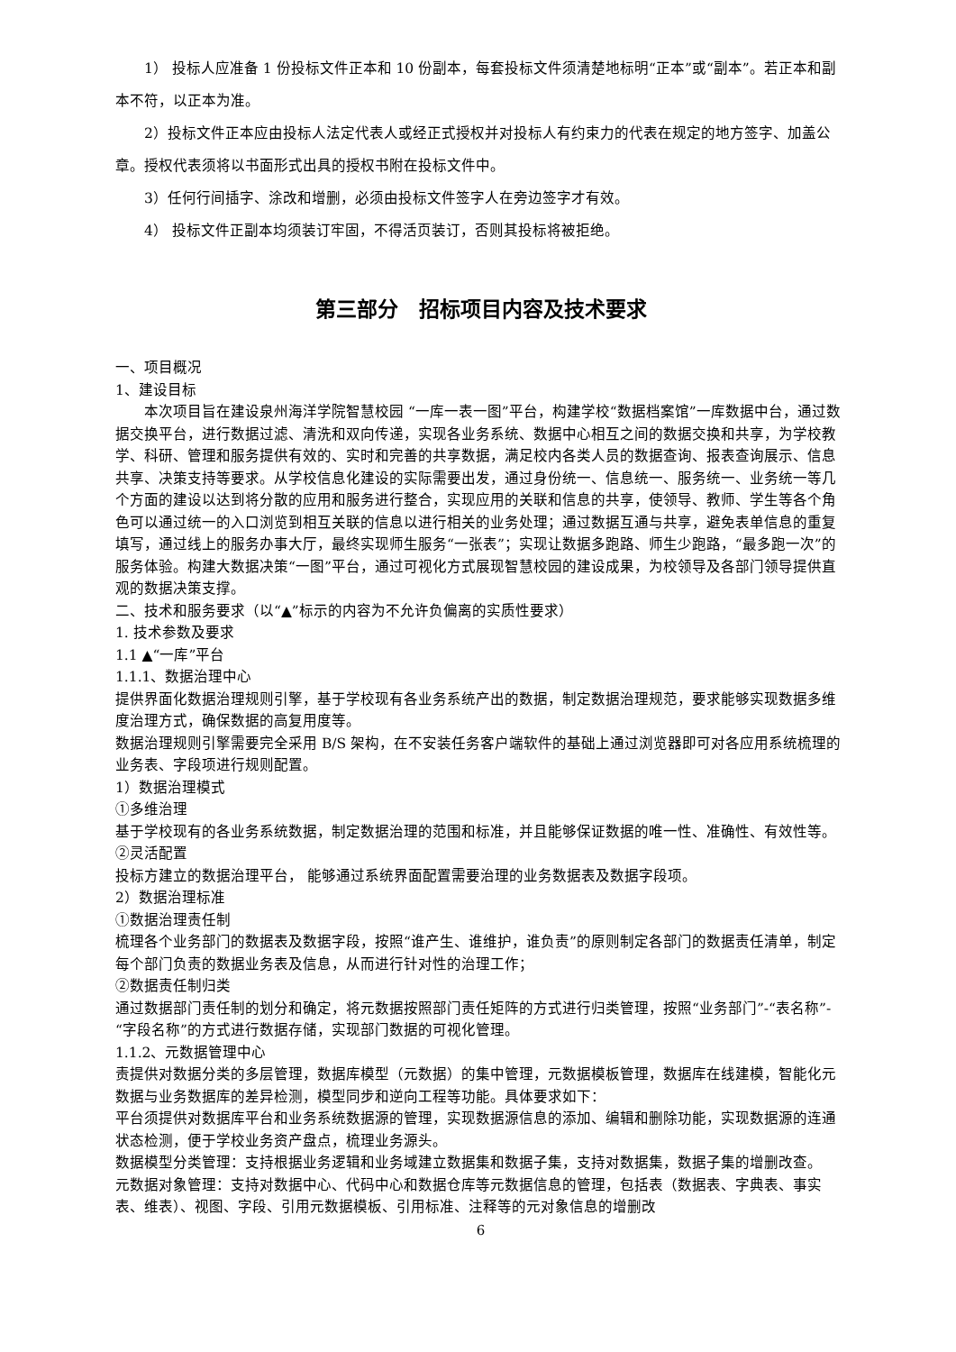1） 投标人应准备 1 份投标文件正本和 10 份副本，每套投标文件须清楚地标明“正本”或“副本”。若正本和副本不符，以正本为准。
2）投标文件正本应由投标人法定代表人或经正式授权并对投标人有约束力的代表在规定的地方签字、加盖公章。授权代表须将以书面形式出具的授权书附在投标文件中。
3）任何行间插字、涂改和增删，必须由投标文件签字人在旁边签字才有效。
4） 投标文件正副本均须装订牢固，不得活页装订，否则其投标将被拒绝。
第三部分　招标项目内容及技术要求
一、项目概况
1、建设目标
本次项目旨在建设泉州海洋学院智慧校园 “一库一表一图”平台，构建学校“数据档案馆”一库数据中台，通过数据交换平台，进行数据过滤、清洗和双向传递，实现各业务系统、数据中心相互之间的数据交换和共享，为学校教学、科研、管理和服务提供有效的、实时和完善的共享数据，满足校内各类人员的数据查询、报表查询展示、信息共享、决策支持等要求。从学校信息化建设的实际需要出发，通过身份统一、信息统一、服务统一、业务统一等几个方面的建设以达到将分散的应用和服务进行整合，实现应用的关联和信息的共享，使领导、教师、学生等各个角色可以通过统一的入口浏览到相互关联的信息以进行相关的业务处理；通过数据互通与共享，避免表单信息的重复填写，通过线上的服务办事大厅，最终实现师生服务“一张表”；实现让数据多跑路、师生少跑路，“最多跑一次”的服务体验。构建大数据决策“一图”平台，通过可视化方式展现智慧校园的建设成果，为校领导及各部门领导提供直观的数据决策支撑。
二、技术和服务要求（以“▲”标示的内容为不允许负偏离的实质性要求）
1. 技术参数及要求
1.1 ▲“一库”平台
1.1.1、数据治理中心
提供界面化数据治理规则引擎，基于学校现有各业务系统产出的数据，制定数据治理规范，要求能够实现数据多维度治理方式，确保数据的高复用度等。
数据治理规则引擎需要完全采用 B/S 架构，在不安装任务客户端软件的基础上通过浏览器即可对各应用系统梳理的业务表、字段项进行规则配置。
1）数据治理模式
①多维治理
基于学校现有的各业务系统数据，制定数据治理的范围和标准，并且能够保证数据的唯一性、准确性、有效性等。
②灵活配置
投标方建立的数据治理平台， 能够通过系统界面配置需要治理的业务数据表及数据字段项。
2）数据治理标准
①数据治理责任制
梳理各个业务部门的数据表及数据字段，按照“谁产生、谁维护，谁负责”的原则制定各部门的数据责任清单，制定每个部门负责的数据业务表及信息，从而进行针对性的治理工作；
②数据责任制归类
通过数据部门责任制的划分和确定，将元数据按照部门责任矩阵的方式进行归类管理，按照“业务部门”-“表名称”-“字段名称”的方式进行数据存储，实现部门数据的可视化管理。
1.1.2、元数据管理中心
责提供对数据分类的多层管理，数据库模型（元数据）的集中管理，元数据模板管理，数据库在线建模，智能化元数据与业务数据库的差异检测，模型同步和逆向工程等功能。具体要求如下：
平台须提供对数据库平台和业务系统数据源的管理，实现数据源信息的添加、编辑和删除功能，实现数据源的连通状态检测，便于学校业务资产盘点，梳理业务源头。
数据模型分类管理：支持根据业务逻辑和业务域建立数据集和数据子集，支持对数据集，数据子集的增删改查。
元数据对象管理：支持对数据中心、代码中心和数据仓库等元数据信息的管理，包括表（数据表、字典表、事实表、维表）、视图、字段、引用元数据模板、引用标准、注释等的元对象信息的增删改
6